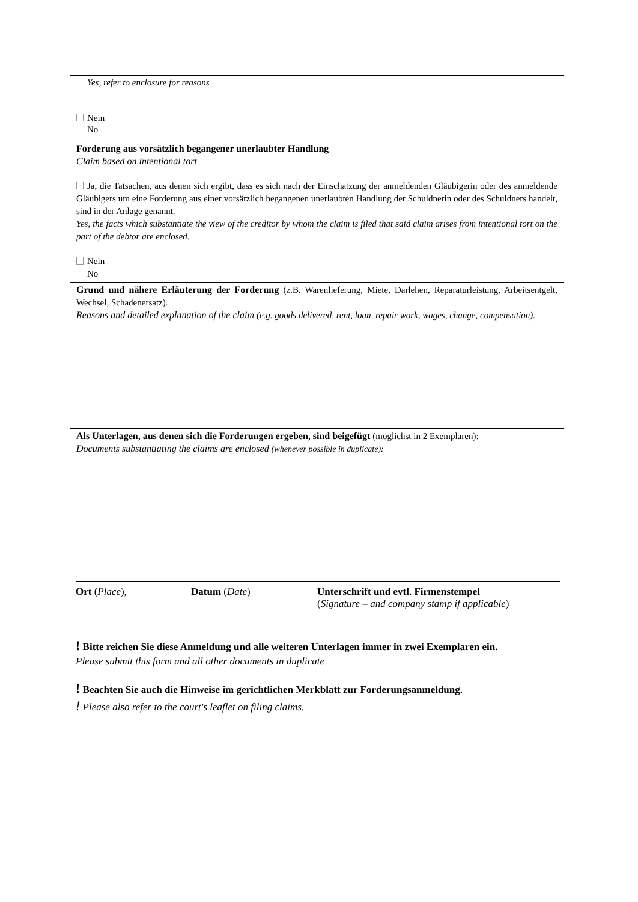| Yes, refer to enclosure for reasons Nein No |
| Forderung aus vorsätzlich begangener unerlaubter Handlung Claim based on intentional tort Ja, die Tatsachen, aus denen sich ergibt, dass es sich nach der Einschatzung der anmeldenden Gläubigerin oder des anmeldende Gläubigers um eine Forderung aus einer vorsätzlich begangenen unerlaubten Handlung der Schuldnerin oder des Schuldners handelt, sind in der Anlage genannt. Yes, the facts which substantiate the view of the creditor by whom the claim is filed that said claim arises from intentional tort on the part of the debtor are enclosed. Nein No |
| Grund und nähere Erläuterung der Forderung (z.B. Warenlieferung, Miete, Darlehen, Reparaturleistung, Arbeitsentgelt, Wechsel, Schadenersatz). Reasons and detailed explanation of the claim (e.g. goods delivered, rent, loan, repair work, wages, change, compensation). |
| Als Unterlagen, aus denen sich die Forderungen ergeben, sind beigefügt (möglichst in 2 Exemplaren): Documents substantiating the claims are enclosed (whenever possible in duplicate): |
Ort (Place), Datum (Date) Unterschrift und evtl. Firmenstempel
(Signature – and company stamp if applicable)
! Bitte reichen Sie diese Anmeldung und alle weiteren Unterlagen immer in zwei Exemplaren ein.
Please submit this form and all other documents in duplicate
! Beachten Sie auch die Hinweise im gerichtlichen Merkblatt zur Forderungsanmeldung.
! Please also refer to the court's leaflet on filing claims.